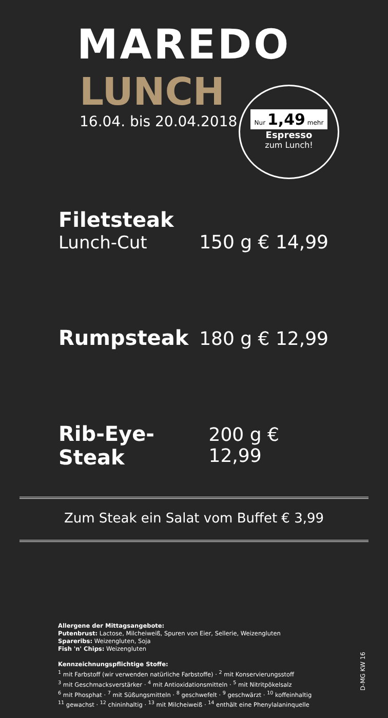MAREDO
LUNCH
16.04. bis 20.04.2018
Nur 1,49 mehr
Espresso
zum Lunch!
Filetsteak
Lunch-Cut 150 g € 14,99
Rumpsteak 180 g € 12,99
Rib-Eye-Steak 200 g € 12,99
Zum Steak ein Salat vom Buffet € 3,99
Allergene der Mittagsangebote:
Putenbrust: Lactose, Milcheiweiß, Spuren von Eier, Sellerie, Weizengluten
Spareribs: Weizengluten, Soja
Fish 'n' Chips: Weizengluten
Kennzeichnungspflichtige Stoffe:
<sup>1</sup> mit Farbstoff (wir verwenden natürliche Farbstoffe) · <sup>2</sup> mit Konservierungsstoff
<sup>3</sup> mit Geschmacksverstärker · <sup>4</sup> mit Antioxidationsmitteln · <sup>5</sup> mit Nitritpökelsalz
<sup>6</sup> mit Phosphat · <sup>7</sup> mit Süßungsmitteln · <sup>8</sup> geschwefelt · <sup>9</sup> geschwärzt · <sup>10</sup> koffeinhaltig
<sup>11</sup> gewachst · <sup>12</sup> chininhaltig · <sup>13</sup> mit Milcheiweiß · <sup>14</sup> enthält eine Phenylalaninquelle
D-MG KW 16